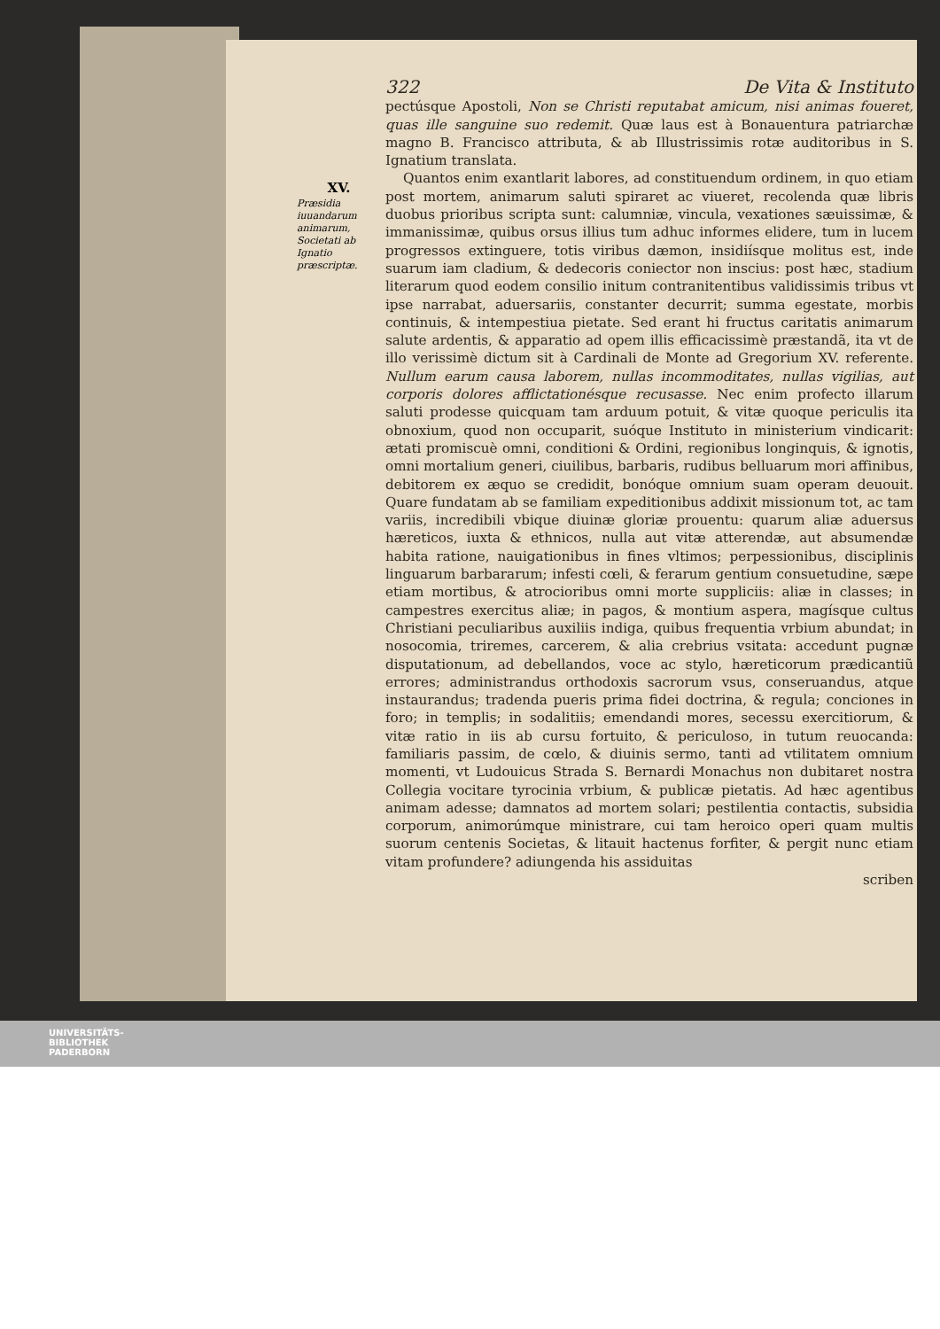322 De Vita & Instituto
pectúsque Apostoli, Non se Christi reputabat amicum, nisi animas foueret, quas ille sanguine suo redemit. Quæ laus est à Bonauentura patriarchæ magno B. Francisco attributa, & ab Illustrissimis rotæ auditoribus in S. Ignatium translata.
Quantos enim exantlarit labores, ad constituendum ordinem, in quo etiam post mortem, animarum saluti spiraret ac viueret, recolenda quæ libris duobus prioribus scripta sunt: calumniæ, vincula, vexationes sæuissimæ, & immanissimæ, quibus orsus illius tum adhuc informes elidere, tum in lucem progressos extinguere, totis viribus dæmon, insidiísque molitus est, inde suarum iam cladium, & dedecoris coniector non inscius: post hæc, stadium literarum quod eodem consilio initum contranitentibus validissimis tribus vt ipse narrabat, aduersariis, constanter decurrit; summa egestate, morbis continuis, & intempestiua pietate. Sed erant hi fructus caritatis animarum salute ardentis, & apparatio ad opem illis efficacissimè præstandã, ita vt de illo verissimè dictum sit à Cardinali de Monte ad Gregorium XV. referente. Nullum earum causa laborem, nullas incommoditates, nullas vigilias, aut corporis dolores afflictationésque recusasse. Nec enim profecto illarum saluti prodesse quicquam tam arduum potuit, & vitæ quoque periculis ita obnoxium, quod non occuparit, suóque Instituto in ministerium vindicarit: ætati promiscuè omni, conditioni & Ordini, regionibus longinquis, & ignotis, omni mortalium generi, ciuilibus, barbaris, rudibus belluarum mori affinibus, debitorem ex æquo se credidit, bonóque omnium suam operam deuouit. Quare fundatam ab se familiam expeditionibus addixit missionum tot, ac tam variis, incredibili vbique diuinæ gloriæ prouentu: quarum aliæ aduersus hæreticos, iuxta & ethnicos, nulla aut vitæ atterendæ, aut absumendæ habita ratione, nauigationibus in fines vltimos; perpessionibus, disciplinis linguarum barbararum; infesti cœli, & ferarum gentium consuetudine, sæpe etiam mortibus, & atrocioribus omni morte suppliciis: aliæ in classes; in campestres exercitus aliæ; in pagos, & montium aspera, magísque cultus Christiani peculiaribus auxiliis indiga, quibus frequentia vrbium abundat; in nosocomia, triremes, carcerem, & alia crebrius vsitata: accedunt pugnæ disputationum, ad debellandos, voce ac stylo, hæreticorum prædicantiũ errores; administrandus orthodoxis sacrorum vsus, conseruandus, atque instaurandus; tradenda pueris prima fidei doctrina, & regula; conciones in foro; in templis; in sodalitiis; emendandi mores, secessu exercitiorum, & vitæ ratio in iis ab cursu fortuito, & periculoso, in tutum reuocanda: familiaris passim, de cœlo, & diuinis sermo, tanti ad vtilitatem omnium momenti, vt Ludouicus Strada S. Bernardi Monachus non dubitaret nostra Collegia vocitare tyrocinia vrbium, & publicæ pietatis. Ad hæc agentibus animam adesse; damnatos ad mortem solari; pestilentia contactis, subsidia corporum, animorúmque ministrare, cui tam heroico operi quam multis suorum centenis Societas, & litauit hactenus forfiter, & pergit nunc etiam vitam profundere? adiungenda his assiduitas
scriben
XV.
Præsidia iuuandarum animarum, Societati ab Ignatio præscriptæ.
UNIVERSITÄTS-
BIBLIOTHEK
PADERBORN